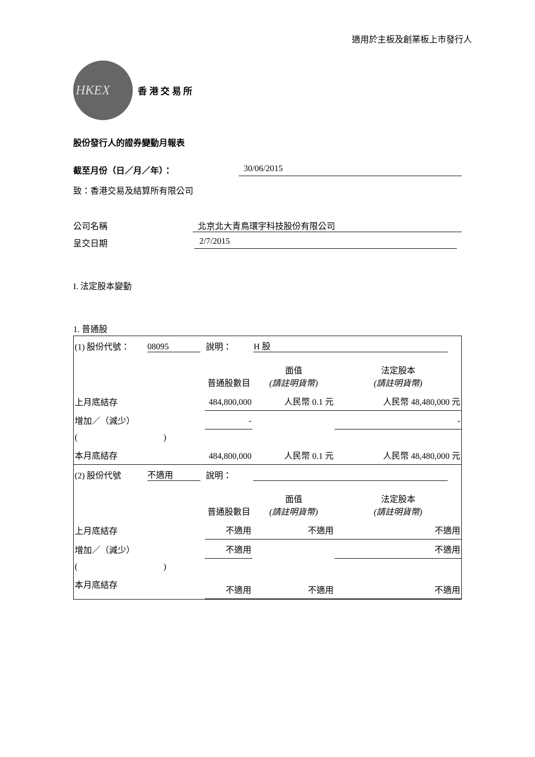適用於主板及創業板上市發行人
HKEX
香 港 交 易 所
股份發行人的證券變動月報表
截至月份（日／月／年）： 30/06/2015
致：香港交易及結算所有限公司
公司名稱 北京北大青鳥環宇科技股份有限公司
呈交日期 2/7/2015
I. 法定股本變動
1. 普通股
| (1) 股份代號： | 08095 | 說明： | H 股 | |
| | | 普通股數目 | 面值 (請註明貨幣) | 法定股本 (請註明貨幣) |
| 上月底結存 | | 484,800,000 | 人民幣 0.1 元 | 人民幣 48,480,000 元 |
| 增加／（減少） | | - | | - |
| ( ) | | | | |
| 本月底結存 | | 484,800,000 | 人民幣 0.1 元 | 人民幣 48,480,000 元 |
| (2) 股份代號 | 不適用 | 說明： | | |
| | | 普通股數目 | 面值 (請註明貨幣) | 法定股本 (請註明貨幣) |
| 上月底結存 | | 不適用 | 不適用 | 不適用 |
| 增加／（減少） | | 不適用 | | 不適用 |
| ( ) | | | | |
| 本月底結存 | | 不適用 | 不適用 | 不適用 |